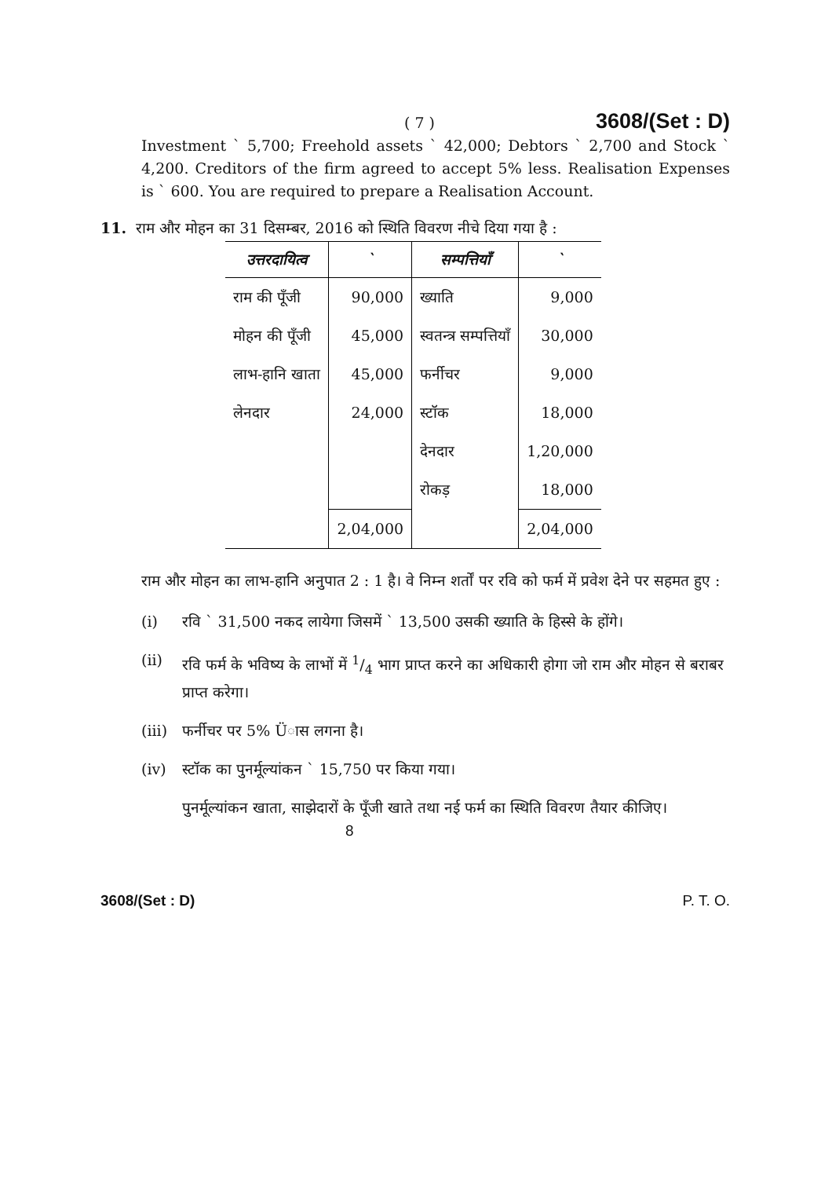( 7 ) 3608/(Set : D)
Investment ` 5,700; Freehold assets ` 42,000; Debtors ` 2,700 and Stock ` 4,200. Creditors of the firm agreed to accept 5% less. Realisation Expenses is ` 600. You are required to prepare a Realisation Account.
11. राम और मोहन का 31 दिसम्बर, 2016 को स्थिति विवरण नीचे दिया गया है :
| उत्तरदायित्व | ` | सम्पत्तियाँ | ` |
| --- | --- | --- | --- |
| राम की पूँजी | 90,000 | ख्याति | 9,000 |
| मोहन की पूँजी | 45,000 | स्वतन्त्र सम्पत्तियाँ | 30,000 |
| लाभ-हानि खाता | 45,000 | फर्नीचर | 9,000 |
| लेनदार | 24,000 | स्टॉक | 18,000 |
| | | देनदार | 1,20,000 |
| | | रोकड़ | 18,000 |
| | 2,04,000 | | 2,04,000 |
राम और मोहन का लाभ-हानि अनुपात 2 : 1 है। वे निम्न शर्तों पर रवि को फर्म में प्रवेश देने पर सहमत हुए :
(i) रवि ` 31,500 नकद लायेगा जिसमें ` 13,500 उसकी ख्याति के हिस्से के होंगे।
(ii) रवि फर्म के भविष्य के लाभों में 1/4 भाग प्राप्त करने का अधिकारी होगा जो राम और मोहन से बराबर प्राप्त करेगा।
(iii) फर्नीचर पर 5% Üास लगना है।
(iv) स्टॉक का पुनर्मूल्यांकन ` 15,750 पर किया गया।
पुनर्मूल्यांकन खाता, साझेदारों के पूँजी खाते तथा नई फर्म का स्थिति विवरण तैयार कीजिए।
8
3608/(Set : D) P. T. O.